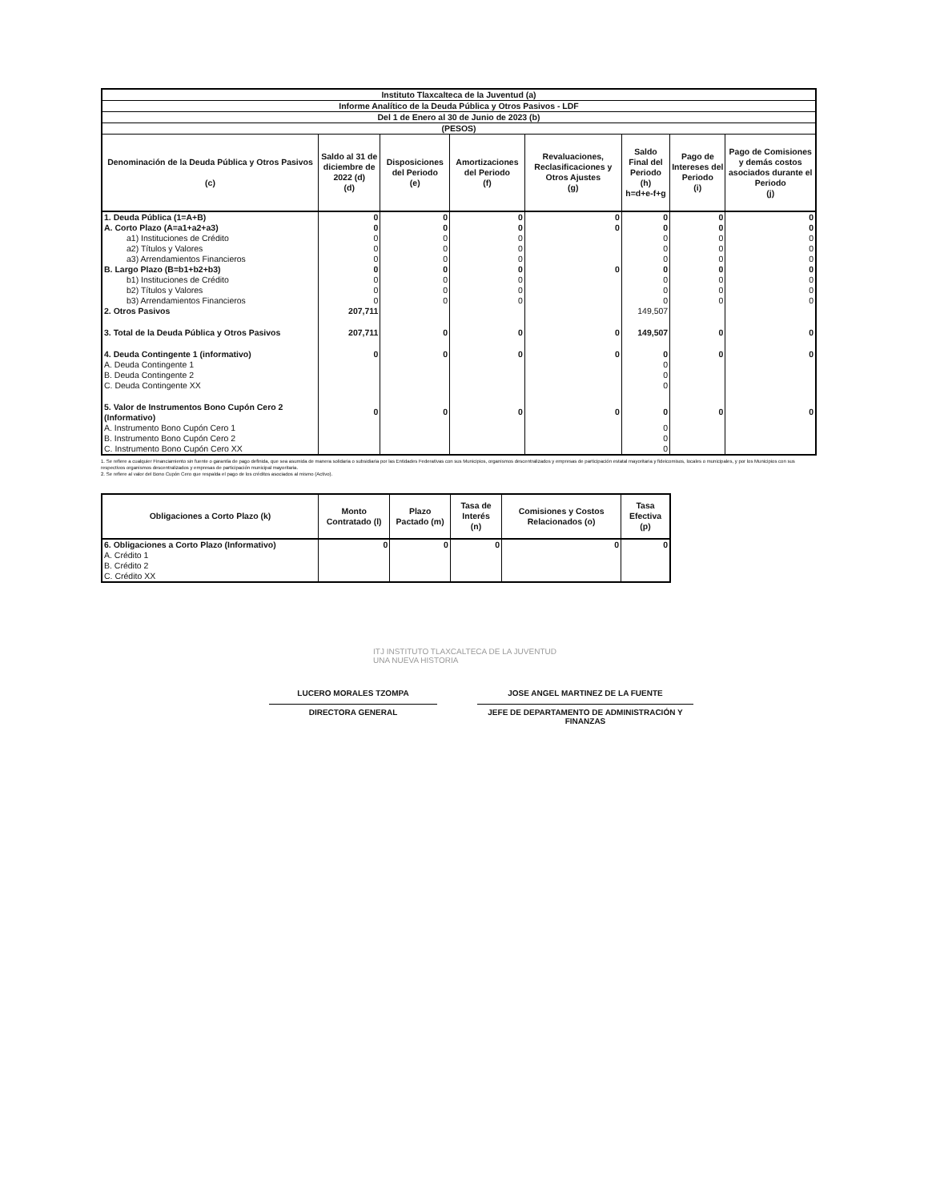| Instituto Tlaxcalteca de la Juventud (a) | | | | | | | |
| --- | --- | --- | --- | --- | --- | --- | --- |
| Informe Analítico de la Deuda Pública y Otros Pasivos - LDF | | | | | | | |
| Del 1 de Enero al 30 de Junio de 2023 (b) | | | | | | | |
| (PESOS) | | | | | | | |
| Denominación de la Deuda Pública y Otros Pasivos (c) | Saldo al 31 de diciembre de 2022 (d) (d) | Disposiciones del Periodo (e) | Amortizaciones del Periodo (f) | Revaluaciones, Reclasificaciones y Otros Ajustes (g) | Saldo Final del Periodo (h) h=d+e-f+g | Pago de Intereses del Periodo (i) | Pago de Comisiones y demás costos asociados durante el Periodo (j) |
| 1. Deuda Pública (1=A+B) | 0 | 0 | 0 | 0 | 0 | 0 | 0 |
| A. Corto Plazo (A=a1+a2+a3) | 0 | 0 | 0 | 0 | 0 | 0 | 0 |
| a1) Instituciones de Crédito | 0 | 0 | 0 | | 0 | 0 | 0 |
| a2) Títulos y Valores | 0 | 0 | 0 | | 0 | 0 | 0 |
| a3) Arrendamientos Financieros | 0 | 0 | 0 | | 0 | 0 | 0 |
| B. Largo Plazo (B=b1+b2+b3) | 0 | 0 | 0 | 0 | 0 | 0 | 0 |
| b1) Instituciones de Crédito | 0 | 0 | 0 | | 0 | 0 | 0 |
| b2) Títulos y Valores | 0 | 0 | 0 | | 0 | 0 | 0 |
| b3) Arrendamientos Financieros | 0 | 0 | 0 | | 0 | 0 | 0 |
| 2. Otros Pasivos | 207,711 | | | | 149,507 | | |
| 3. Total de la Deuda Pública y Otros Pasivos | 207,711 | 0 | 0 | 0 | 149,507 | 0 | 0 |
| 4. Deuda Contingente 1 (informativo) | 0 | 0 | 0 | 0 | 0 | 0 | 0 |
| A. Deuda Contingente 1 | | | | | 0 | | |
| B. Deuda Contingente 2 | | | | | 0 | | |
| C. Deuda Contingente XX | | | | | 0 | | |
| 5. Valor de Instrumentos Bono Cupón Cero 2 (Informativo) | 0 | 0 | 0 | 0 | 0 | 0 | 0 |
| A. Instrumento Bono Cupón Cero 1 | | | | | 0 | | |
| B. Instrumento Bono Cupón Cero 2 | | | | | 0 | | |
| C. Instrumento Bono Cupón Cero XX | | | | | 0 | | |
1. Se refiere a cualquier Financiamiento sin fuente o garantía de pago definida, que sea asumida de manera solidaria o subsidiaria por las Entidades Federativas con sus Municipios, organismos descentralizados y empresas de participación estatal mayoritaria y fideicomisos, locales o municipales, y por los Municipios con sus respectivos organismos descentralizados y empresas de participación municipal mayoritaria.
2. Se refiere al valor del Bono Cupón Cero que respalda el pago de los créditos asociados al mismo (Activo).
| Obligaciones a Corto Plazo (k) | Monto Contratado (l) | Plazo Pactado (m) | Tasa de Interés (n) | Comisiones y Costos Relacionados (o) | Tasa Efectiva (p) |
| --- | --- | --- | --- | --- | --- |
| 6. Obligaciones a Corto Plazo (Informativo) | 0 | 0 | 0 | 0 | 0 |
| A. Crédito 1 | | | | | |
| B. Crédito 2 | | | | | |
| C. Crédito XX | | | | | |
ITJ INSTITUTO TLAXCALTECA DE LA JUVENTUD
UNA NUEVA HISTORIA
LUCERO MORALES TZOMPA
DIRECTORA GENERAL
JOSE ANGEL MARTINEZ DE LA FUENTE
JEFE DE DEPARTAMENTO DE ADMINISTRACIÓN Y FINANZAS